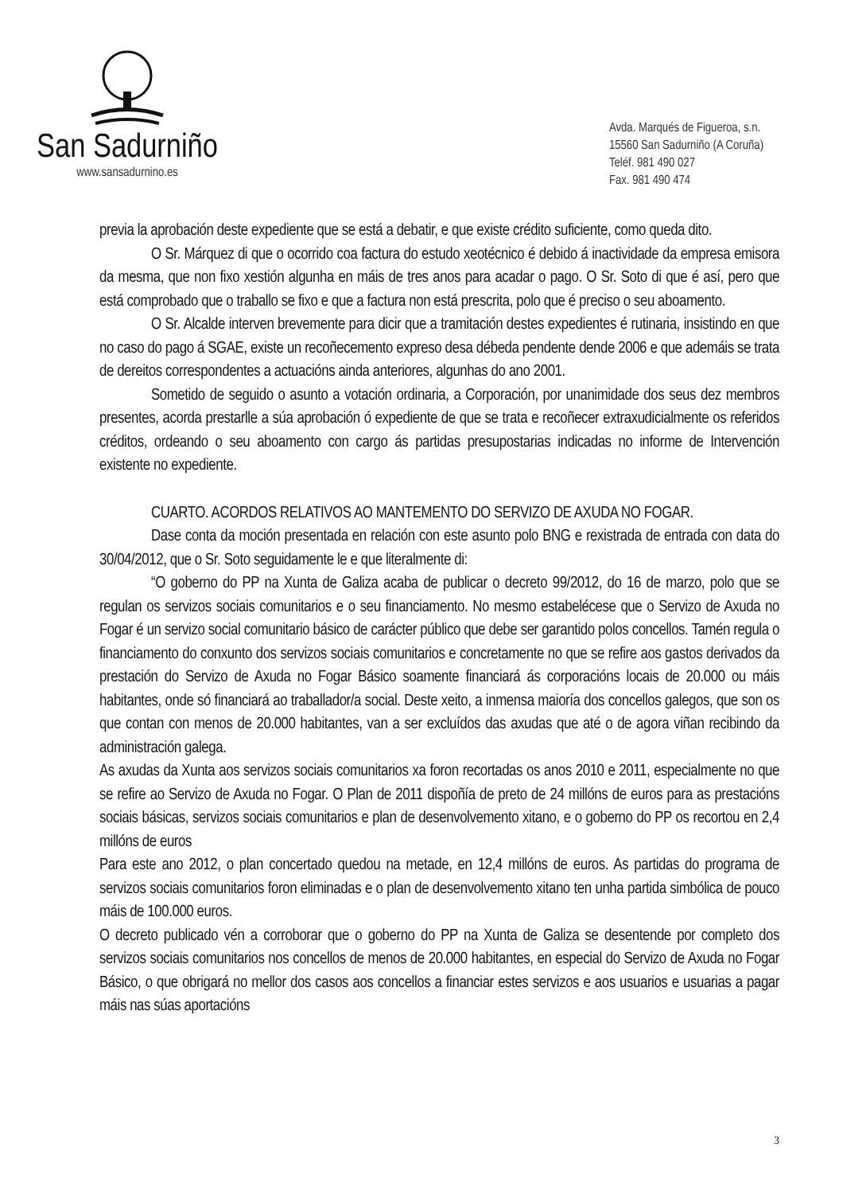San Sadurniño
www.sansadurnino.es
Avda. Marqués de Figueroa, s.n.
15560 San Sadurniño (A Coruña)
Teléf. 981 490 027
Fax. 981 490 474
previa la aprobación deste expediente que se está a debatir, e que existe crédito suficiente, como queda dito.
O Sr. Márquez di que o ocorrido coa factura do estudo xeotécnico é debido á inactividade da empresa emisora da mesma, que non fixo xestión algunha en máis de tres anos para acadar o pago. O Sr. Soto di que é así, pero que está comprobado que o traballo se fixo e que a factura non está prescrita, polo que é preciso o seu aboamento.
O Sr. Alcalde interven brevemente para dicir que a tramitación destes expedientes é rutinaria, insistindo en que no caso do pago á SGAE, existe un recoñecemento expreso desa débeda pendente dende 2006 e que ademáis se trata de dereitos correspondentes a actuacións ainda anteriores, algunhas do ano 2001.
Sometido de seguido o asunto a votación ordinaria, a Corporación, por unanimidade dos seus dez membros presentes, acorda prestarlle a súa aprobación ó expediente de que se trata e recoñecer extraxudicialmente os referidos créditos, ordeando o seu aboamento con cargo ás partidas presupostarias indicadas no informe de Intervención existente no expediente.
CUARTO. ACORDOS RELATIVOS AO MANTEMENTO DO SERVIZO DE AXUDA NO FOGAR.
Dase conta da moción presentada en relación con este asunto polo BNG e rexistrada de entrada con data do 30/04/2012, que o Sr. Soto seguidamente le e que literalmente di:
“O goberno do PP na Xunta de Galiza acaba de publicar o decreto 99/2012, do 16 de marzo, polo que se regulan os servizos sociais comunitarios e o seu financiamento. No mesmo estabelécese que o Servizo de Axuda no Fogar é un servizo social comunitario básico de carácter público que debe ser garantido polos concellos. Tamén regula o financiamento do conxunto dos servizos sociais comunitarios e concretamente no que se refire aos gastos derivados da prestación do Servizo de Axuda no Fogar Básico soamente financiará ás corporacións locais de 20.000 ou máis habitantes, onde só financiará ao traballador/a social. Deste xeito, a inmensa maioría dos concellos galegos, que son os que contan con menos de 20.000 habitantes, van a ser excluídos das axudas que até o de agora viñan recibindo da administración galega.
As axudas da Xunta aos servizos sociais comunitarios xa foron recortadas os anos 2010 e 2011, especialmente no que se refire ao Servizo de Axuda no Fogar. O Plan de 2011 dispoñía de preto de 24 millóns de euros para as prestacións sociais básicas, servizos sociais comunitarios e plan de desenvolvemento xitano, e o goberno do PP os recortou en 2,4 millóns de euros
Para este ano 2012, o plan concertado quedou na metade, en 12,4 millóns de euros. As partidas do programa de servizos sociais comunitarios foron eliminadas e o plan de desenvolvemento xitano ten unha partida simbólica de pouco máis de 100.000 euros.
O decreto publicado vén a corroborar que o goberno do PP na Xunta de Galiza se desentende por completo dos servizos sociais comunitarios nos concellos de menos de 20.000 habitantes, en especial do Servizo de Axuda no Fogar Básico, o que obrigará no mellor dos casos aos concellos a financiar estes servizos e aos usuarios e usuarias a pagar máis nas súas aportacións
3